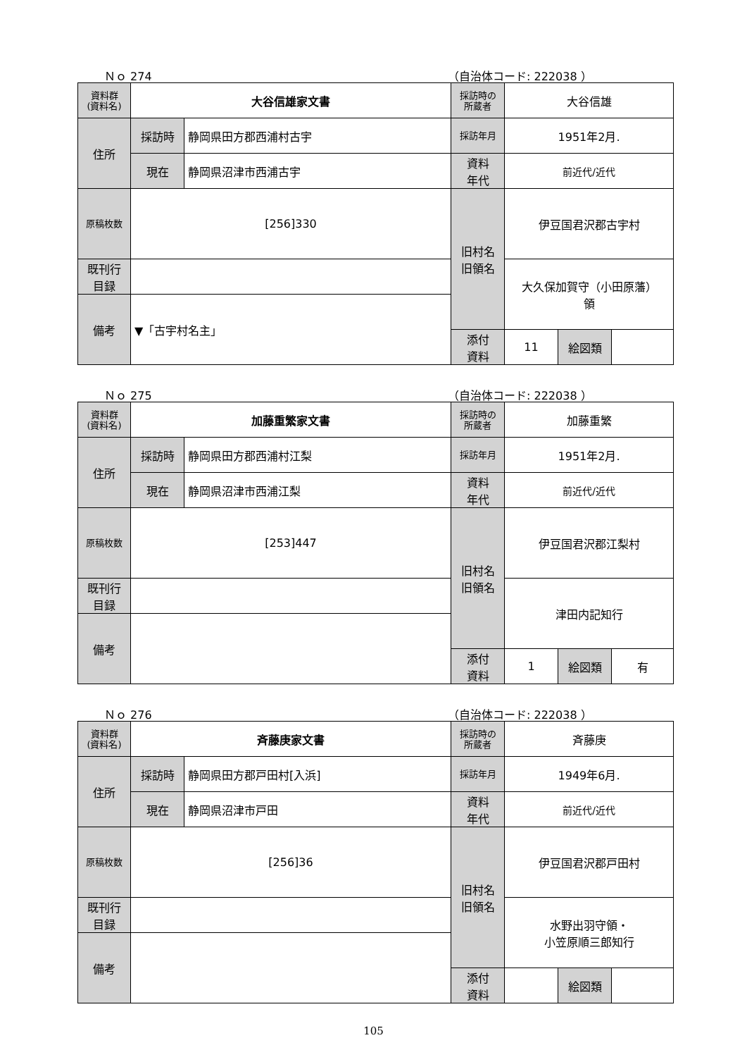Ｎｏ 274 （自治体コード: 222038 ）
| 資料群 (資料名) | 大谷信雄家文書 | | 採訪時の 所蔵者 | 大谷信雄 | | |
| 住所 | 採訪時 | 静岡県田方郡西浦村古宇 | 採訪年月 | 1951年2月. | | |
| | 現在 | 静岡県沼津市西浦古宇 | 資料 年代 | 前近代/近代 | | |
| 原稿枚数 | [256]330 | | 旧村名 旧領名 | 伊豆国君沢郡古宇村 | | |
| 既刊行 目録 | | | | 大久保加賀守（小田原藩） 領 | | |
| 備考 | ▼「古宇村名主」 | | | | | |
| | | | 添付 資料 | 11 | 絵図類 | |
Ｎｏ 275 （自治体コード: 222038 ）
| 資料群 (資料名) | 加藤重繁家文書 | | 採訪時の 所蔵者 | 加藤重繁 | | |
| 住所 | 採訪時 | 静岡県田方郡西浦村江梨 | 採訪年月 | 1951年2月. | | |
| | 現在 | 静岡県沼津市西浦江梨 | 資料 年代 | 前近代/近代 | | |
| 原稿枚数 | [253]447 | | 旧村名 旧領名 | 伊豆国君沢郡江梨村 | | |
| 既刊行 目録 | | | | 津田内記知行 | | |
| 備考 | | | | | | |
| | | | 添付 資料 | 1 | 絵図類 | 有 |
Ｎｏ 276 （自治体コード: 222038 ）
| 資料群 (資料名) | 斉藤庚家文書 | | 採訪時の 所蔵者 | 斉藤庚 | | |
| 住所 | 採訪時 | 静岡県田方郡戸田村[入浜] | 採訪年月 | 1949年6月. | | |
| | 現在 | 静岡県沼津市戸田 | 資料 年代 | 前近代/近代 | | |
| 原稿枚数 | [256]36 | | 旧村名 旧領名 | 伊豆国君沢郡戸田村 | | |
| 既刊行 目録 | | | | 水野出羽守領・ 小笠原順三郎知行 | | |
| 備考 | | | | | | |
| | | | 添付 資料 | | 絵図類 | |
105